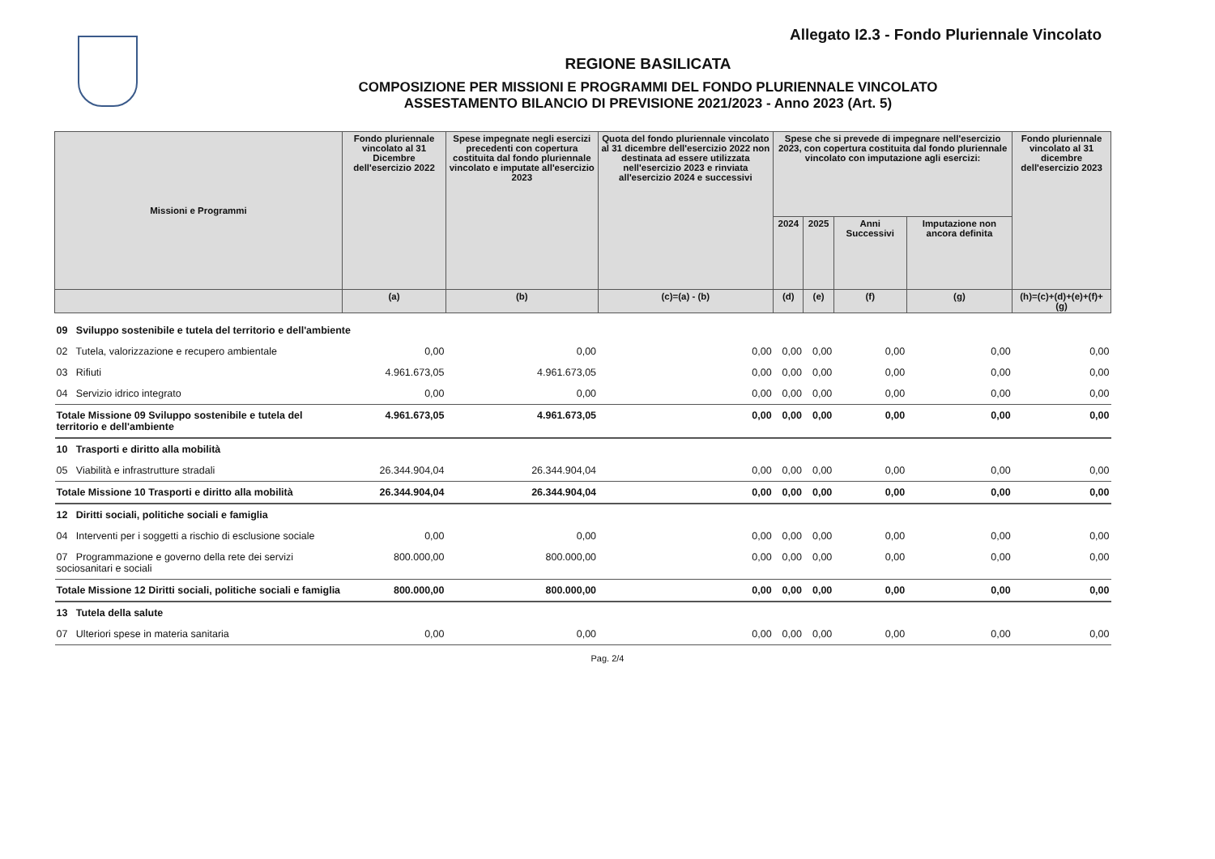Allegato I2.3 - Fondo Pluriennale Vincolato
REGIONE BASILICATA
COMPOSIZIONE PER MISSIONI E PROGRAMMI DEL FONDO PLURIENNALE VINCOLATO
ASSESTAMENTO BILANCIO DI PREVISIONE 2021/2023 - Anno 2023 (Art. 5)
| Missioni e Programmi | Fondo pluriennale vincolato al 31 Dicembre dell'esercizio 2022 | Spese impegnate negli esercizi precedenti con copertura costituita dal fondo pluriennale vincolato e imputate all'esercizio 2023 | Quota del fondo pluriennale vincolato al 31 dicembre dell'esercizio 2022 non destinata ad essere utilizzata nell'esercizio 2023 e rinviata all'esercizio 2024 e successivi | Spese che si prevede di impegnare nell'esercizio 2023, con copertura costituita dal fondo pluriennale vincolato con imputazione agli esercizi: | | | | Fondo pluriennale vincolato al 31 dicembre dell'esercizio 2023 |
| --- | --- | --- | --- | --- | --- | --- | --- | --- |
| | | | | 2024 | 2025 | Anni Successivi | Imputazione non ancora definita | |
| | (a) | (b) | (c)=(a) - (b) | (d) | (e) | (f) | (g) | (h)=(c)+(d)+(e)+(f)+(g) |
| 09 Sviluppo sostenibile e tutela del territorio e dell'ambiente | | | | | | | | |
| 02 Tutela, valorizzazione e recupero ambientale | 0,00 | 0,00 | 0,00 | 0,00 | 0,00 | 0,00 | 0,00 | 0,00 |
| 03 Rifiuti | 4.961.673,05 | 4.961.673,05 | 0,00 | 0,00 | 0,00 | 0,00 | 0,00 | 0,00 |
| 04 Servizio idrico integrato | 0,00 | 0,00 | 0,00 | 0,00 | 0,00 | 0,00 | 0,00 | 0,00 |
| Totale Missione 09 Sviluppo sostenibile e tutela del territorio e dell'ambiente | 4.961.673,05 | 4.961.673,05 | 0,00 | 0,00 | 0,00 | 0,00 | 0,00 | 0,00 |
| 10 Trasporti e diritto alla mobilità | | | | | | | | |
| 05 Viabilità e infrastrutture stradali | 26.344.904,04 | 26.344.904,04 | 0,00 | 0,00 | 0,00 | 0,00 | 0,00 | 0,00 |
| Totale Missione 10 Trasporti e diritto alla mobilità | 26.344.904,04 | 26.344.904,04 | 0,00 | 0,00 | 0,00 | 0,00 | 0,00 | 0,00 |
| 12 Diritti sociali, politiche sociali e famiglia | | | | | | | | |
| 04 Interventi per i soggetti a rischio di esclusione sociale | 0,00 | 0,00 | 0,00 | 0,00 | 0,00 | 0,00 | 0,00 | 0,00 |
| 07 Programmazione e governo della rete dei servizi sociosanitari e sociali | 800.000,00 | 800.000,00 | 0,00 | 0,00 | 0,00 | 0,00 | 0,00 | 0,00 |
| Totale Missione 12 Diritti sociali, politiche sociali e famiglia | 800.000,00 | 800.000,00 | 0,00 | 0,00 | 0,00 | 0,00 | 0,00 | 0,00 |
| 13 Tutela della salute | | | | | | | | |
| 07 Ulteriori spese in materia sanitaria | 0,00 | 0,00 | 0,00 | 0,00 | 0,00 | 0,00 | 0,00 | 0,00 |
Pag. 2/4